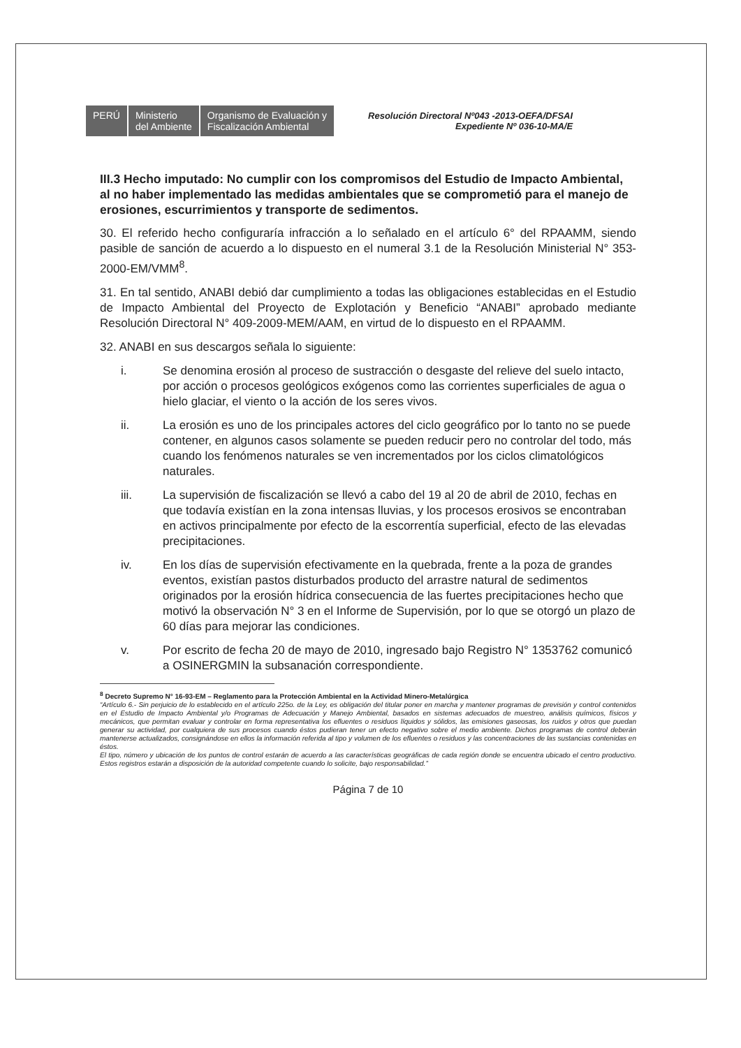PERÚ Ministerio
del Ambiente
Organismo de Evaluación y
Fiscalización Ambiental
Resolución Directoral Nº043 -2013-OEFA/DFSAI
Expediente Nº 036-10-MA/E
III.3 Hecho imputado: No cumplir con los compromisos del Estudio de Impacto Ambiental, al no haber implementado las medidas ambientales que se comprometió para el manejo de erosiones, escurrimientos y transporte de sedimentos.
30. El referido hecho configuraría infracción a lo señalado en el artículo 6° del RPAAMM, siendo pasible de sanción de acuerdo a lo dispuesto en el numeral 3.1 de la Resolución Ministerial N° 353-2000-EM/VMM<sup>8</sup>.
31. En tal sentido, ANABI debió dar cumplimiento a todas las obligaciones establecidas en el Estudio de Impacto Ambiental del Proyecto de Explotación y Beneficio “ANABI” aprobado mediante Resolución Directoral N° 409-2009-MEM/AAM, en virtud de lo dispuesto en el RPAAMM.
32. ANABI en sus descargos señala lo siguiente:
i. Se denomina erosión al proceso de sustracción o desgaste del relieve del suelo intacto, por acción o procesos geológicos exógenos como las corrientes superficiales de agua o hielo glaciar, el viento o la acción de los seres vivos.
ii. La erosión es uno de los principales actores del ciclo geográfico por lo tanto no se puede contener, en algunos casos solamente se pueden reducir pero no controlar del todo, más cuando los fenómenos naturales se ven incrementados por los ciclos climatológicos naturales.
iii. La supervisión de fiscalización se llevó a cabo del 19 al 20 de abril de 2010, fechas en que todavía existían en la zona intensas lluvias, y los procesos erosivos se encontraban en activos principalmente por efecto de la escorrentía superficial, efecto de las elevadas precipitaciones.
iv. En los días de supervisión efectivamente en la quebrada, frente a la poza de grandes eventos, existían pastos disturbados producto del arrastre natural de sedimentos originados por la erosión hídrica consecuencia de las fuertes precipitaciones hecho que motivó la observación N° 3 en el Informe de Supervisión, por lo que se otorgó un plazo de 60 días para mejorar las condiciones.
v. Por escrito de fecha 20 de mayo de 2010, ingresado bajo Registro N° 1353762 comunicó a OSINERGMIN la subsanación correspondiente.
<sup>8</sup> Decreto Supremo N° 16-93-EM – Reglamento para la Protección Ambiental en la Actividad Minero-Metalúrgica
“Artículo 6.- Sin perjuicio de lo establecido en el artículo 225o. de la Ley, es obligación del titular poner en marcha y mantener programas de previsión y control contenidos en el Estudio de Impacto Ambiental y/o Programas de Adecuación y Manejo Ambiental, basados en sistemas adecuados de muestreo, análisis químicos, físicos y mecánicos, que permitan evaluar y controlar en forma representativa los efluentes o residuos líquidos y sólidos, las emisiones gaseosas, los ruidos y otros que puedan generar su actividad, por cualquiera de sus procesos cuando éstos pudieran tener un efecto negativo sobre el medio ambiente. Dichos programas de control deberán mantenerse actualizados, consignándose en ellos la información referida al tipo y volumen de los efluentes o residuos y las concentraciones de las sustancias contenidas en éstos.
El tipo, número y ubicación de los puntos de control estarán de acuerdo a las características geográficas de cada región donde se encuentra ubicado el centro productivo. Estos registros estarán a disposición de la autoridad competente cuando lo solicite, bajo responsabilidad.”
Página 7 de 10